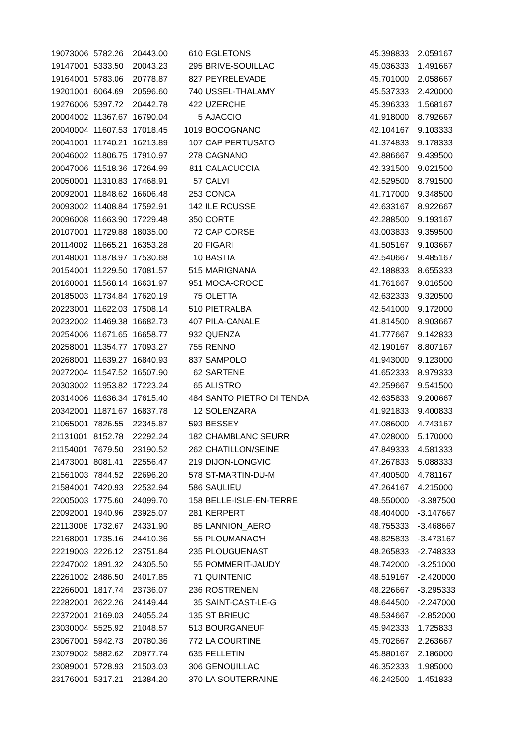| 19073006 | 5782.26 | 20443.00 | 610 | EGLETONS | 45.398833 | 2.059167 |
| 19147001 | 5333.50 | 20043.23 | 295 | BRIVE-SOUILLAC | 45.036333 | 1.491667 |
| 19164001 | 5783.06 | 20778.87 | 827 | PEYRELEVADE | 45.701000 | 2.058667 |
| 19201001 | 6064.69 | 20596.60 | 740 | USSEL-THALAMY | 45.537333 | 2.420000 |
| 19276006 | 5397.72 | 20442.78 | 422 | UZERCHE | 45.396333 | 1.568167 |
| 20004002 | 11367.67 | 16790.04 | 5 | AJACCIO | 41.918000 | 8.792667 |
| 20040004 | 11607.53 | 17018.45 | 1019 | BOCOGNANO | 42.104167 | 9.103333 |
| 20041001 | 11740.21 | 16213.89 | 107 | CAP PERTUSATO | 41.374833 | 9.178333 |
| 20046002 | 11806.75 | 17910.97 | 278 | CAGNANO | 42.886667 | 9.439500 |
| 20047006 | 11518.36 | 17264.99 | 811 | CALACUCCIA | 42.331500 | 9.021500 |
| 20050001 | 11310.83 | 17468.91 | 57 | CALVI | 42.529500 | 8.791500 |
| 20092001 | 11848.62 | 16606.48 | 253 | CONCA | 41.717000 | 9.348500 |
| 20093002 | 11408.84 | 17592.91 | 142 | ILE ROUSSE | 42.633167 | 8.922667 |
| 20096008 | 11663.90 | 17229.48 | 350 | CORTE | 42.288500 | 9.193167 |
| 20107001 | 11729.88 | 18035.00 | 72 | CAP CORSE | 43.003833 | 9.359500 |
| 20114002 | 11665.21 | 16353.28 | 20 | FIGARI | 41.505167 | 9.103667 |
| 20148001 | 11878.97 | 17530.68 | 10 | BASTIA | 42.540667 | 9.485167 |
| 20154001 | 11229.50 | 17081.57 | 515 | MARIGNANA | 42.188833 | 8.655333 |
| 20160001 | 11568.14 | 16631.97 | 951 | MOCA-CROCE | 41.761667 | 9.016500 |
| 20185003 | 11734.84 | 17620.19 | 75 | OLETTA | 42.632333 | 9.320500 |
| 20223001 | 11622.03 | 17508.14 | 510 | PIETRALBA | 42.541000 | 9.172000 |
| 20232002 | 11469.38 | 16682.73 | 407 | PILA-CANALE | 41.814500 | 8.903667 |
| 20254006 | 11671.65 | 16658.77 | 932 | QUENZA | 41.777667 | 9.142833 |
| 20258001 | 11354.77 | 17093.27 | 755 | RENNO | 42.190167 | 8.807167 |
| 20268001 | 11639.27 | 16840.93 | 837 | SAMPOLO | 41.943000 | 9.123000 |
| 20272004 | 11547.52 | 16507.90 | 62 | SARTENE | 41.652333 | 8.979333 |
| 20303002 | 11953.82 | 17223.24 | 65 | ALISTRO | 42.259667 | 9.541500 |
| 20314006 | 11636.34 | 17615.40 | 484 | SANTO PIETRO DI TENDA | 42.635833 | 9.200667 |
| 20342001 | 11871.67 | 16837.78 | 12 | SOLENZARA | 41.921833 | 9.400833 |
| 21065001 | 7826.55 | 22345.87 | 593 | BESSEY | 47.086000 | 4.743167 |
| 21131001 | 8152.78 | 22292.24 | 182 | CHAMBLANC SEURR | 47.028000 | 5.170000 |
| 21154001 | 7679.50 | 23190.52 | 262 | CHATILLON/SEINE | 47.849333 | 4.581333 |
| 21473001 | 8081.41 | 22556.47 | 219 | DIJON-LONGVIC | 47.267833 | 5.088333 |
| 21561003 | 7844.52 | 22696.20 | 578 | ST-MARTIN-DU-M | 47.400500 | 4.781167 |
| 21584001 | 7420.93 | 22532.94 | 586 | SAULIEU | 47.264167 | 4.215000 |
| 22005003 | 1775.60 | 24099.70 | 158 | BELLE-ISLE-EN-TERRE | 48.550000 | -3.387500 |
| 22092001 | 1940.96 | 23925.07 | 281 | KERPERT | 48.404000 | -3.147667 |
| 22113006 | 1732.67 | 24331.90 | 85 | LANNION_AERO | 48.755333 | -3.468667 |
| 22168001 | 1735.16 | 24410.36 | 55 | PLOUMANAC'H | 48.825833 | -3.473167 |
| 22219003 | 2226.12 | 23751.84 | 235 | PLOUGUENAST | 48.265833 | -2.748333 |
| 22247002 | 1891.32 | 24305.50 | 55 | POMMERIT-JAUDY | 48.742000 | -3.251000 |
| 22261002 | 2486.50 | 24017.85 | 71 | QUINTENIC | 48.519167 | -2.420000 |
| 22266001 | 1817.74 | 23736.07 | 236 | ROSTRENEN | 48.226667 | -3.295333 |
| 22282001 | 2622.26 | 24149.44 | 35 | SAINT-CAST-LE-G | 48.644500 | -2.247000 |
| 22372001 | 2169.03 | 24055.24 | 135 | ST BRIEUC | 48.534667 | -2.852000 |
| 23030004 | 5525.92 | 21048.57 | 513 | BOURGANEUF | 45.942333 | 1.725833 |
| 23067001 | 5942.73 | 20780.36 | 772 | LA COURTINE | 45.702667 | 2.263667 |
| 23079002 | 5882.62 | 20977.74 | 635 | FELLETIN | 45.880167 | 2.186000 |
| 23089001 | 5728.93 | 21503.03 | 306 | GENOUILLAC | 46.352333 | 1.985000 |
| 23176001 | 5317.21 | 21384.20 | 370 | LA SOUTERRAINE | 46.242500 | 1.451833 |